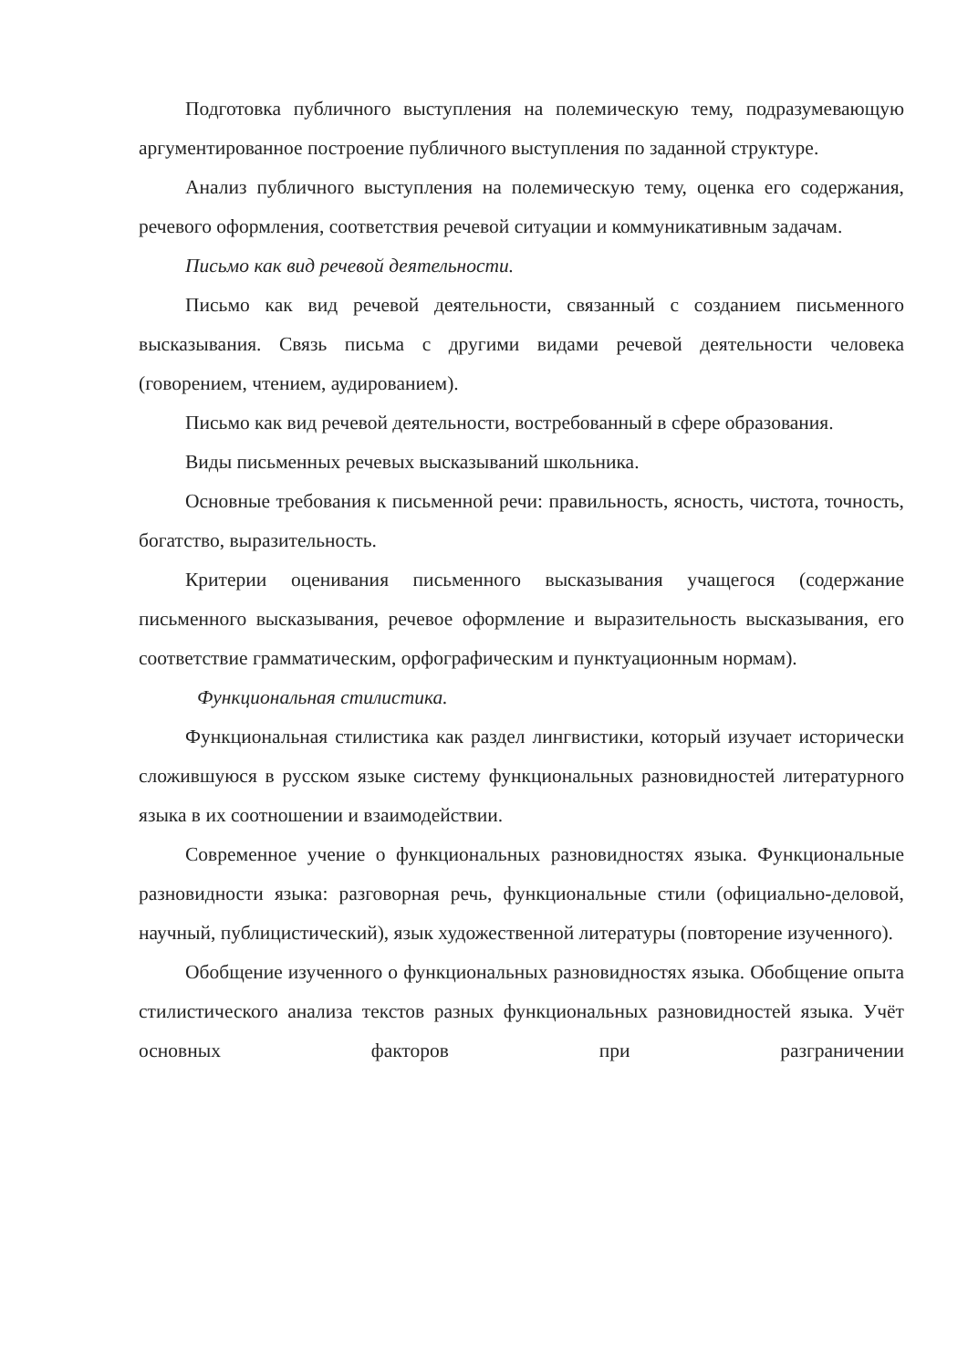Подготовка публичного выступления на полемическую тему, подразумевающую аргументированное построение публичного выступления по заданной структуре.
Анализ публичного выступления на полемическую тему, оценка его содержания, речевого оформления, соответствия речевой ситуации и коммуникативным задачам.
Письмо как вид речевой деятельности.
Письмо как вид речевой деятельности, связанный с созданием письменного высказывания. Связь письма с другими видами речевой деятельности человека (говорением, чтением, аудированием).
Письмо как вид речевой деятельности, востребованный в сфере образования.
Виды письменных речевых высказываний школьника.
Основные требования к письменной речи: правильность, ясность, чистота, точность, богатство, выразительность.
Критерии оценивания письменного высказывания учащегося (содержание письменного высказывания, речевое оформление и выразительность высказывания, его соответствие грамматическим, орфографическим и пунктуационным нормам).
Функциональная стилистика.
Функциональная стилистика как раздел лингвистики, который изучает исторически сложившуюся в русском языке систему функциональных разновидностей литературного языка в их соотношении и взаимодействии.
Современное учение о функциональных разновидностях языка. Функциональные разновидности языка: разговорная речь, функциональные стили (официально-деловой, научный, публицистический), язык художественной литературы (повторение изученного).
Обобщение изученного о функциональных разновидностях языка. Обобщение опыта стилистического анализа текстов разных функциональных разновидностей языка. Учёт основных факторов при разграничении